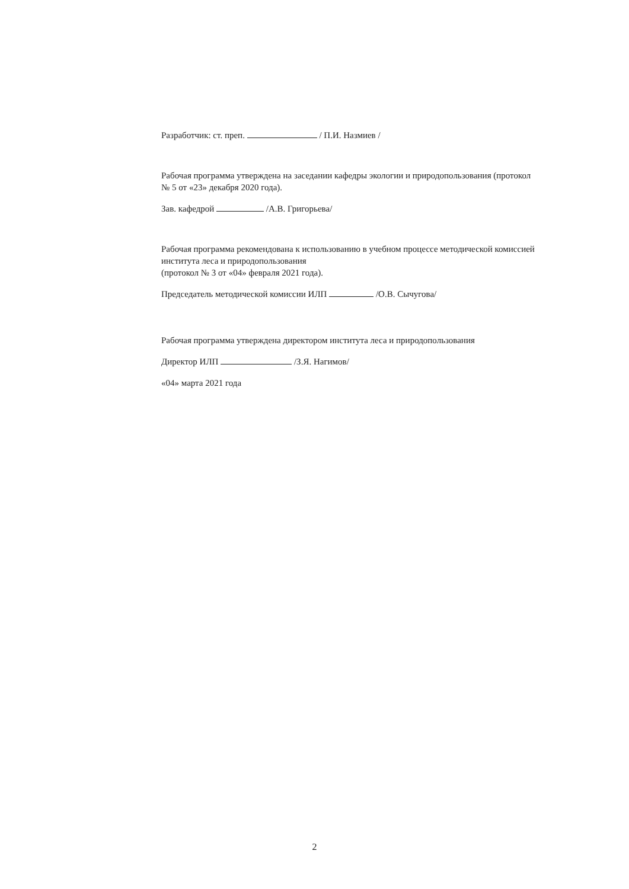Разработчик: ст. преп. / П.И. Назмиев /
Рабочая программа утверждена на заседании кафедры экологии и природопользования (протокол № 5 от «23» декабря 2020 года).
Зав. кафедрой /А.В. Григорьева/
Рабочая программа рекомендована к использованию в учебном процессе методической комиссией института леса и природопользования
(протокол № 3 от «04» февраля 2021 года).
Председатель методической комиссии ИЛП /О.В. Сычугова/
Рабочая программа утверждена директором института леса и природопользования
Директор ИЛП /З.Я. Нагимов/
«04» марта 2021 года
2